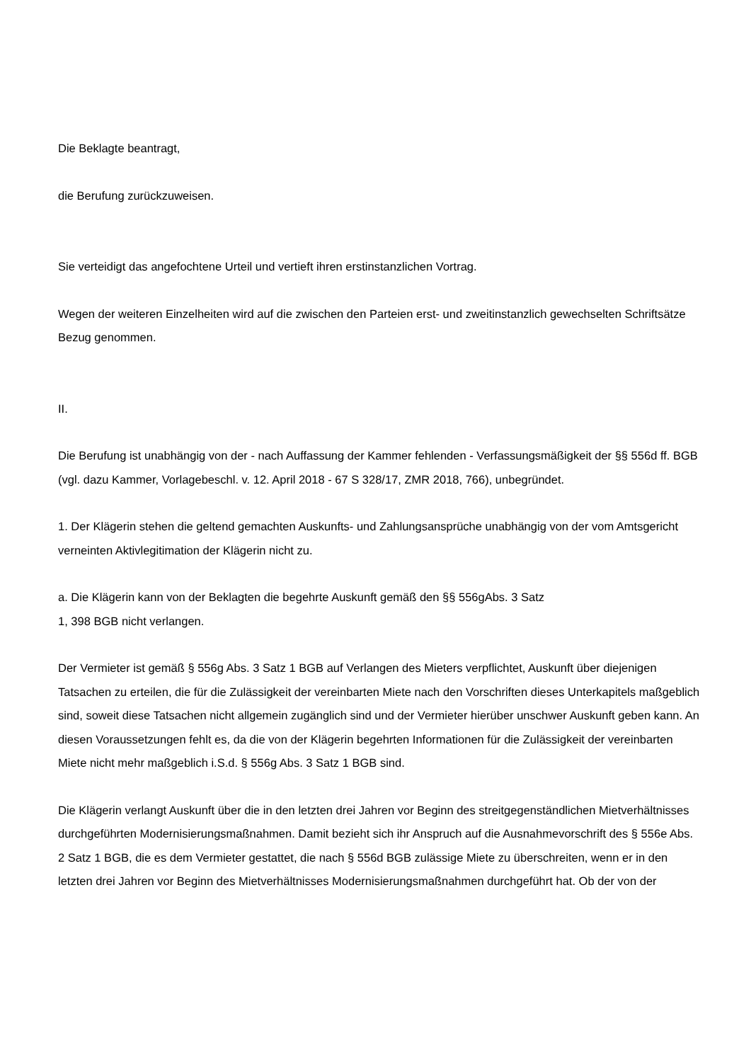Die Beklagte beantragt,
die Berufung zurückzuweisen.
Sie verteidigt das angefochtene Urteil und vertieft ihren erstinstanzlichen Vortrag.
Wegen der weiteren Einzelheiten wird auf die zwischen den Parteien erst- und zweitinstanzlich gewechselten Schriftsätze Bezug genommen.
II.
Die Berufung ist unabhängig von der - nach Auffassung der Kammer fehlenden - Verfassungsmäßigkeit der §§ 556d ff. BGB (vgl. dazu Kammer, Vorlagebeschl. v. 12. April 2018 - 67 S 328/17, ZMR 2018, 766), unbegründet.
1. Der Klägerin stehen die geltend gemachten Auskunfts- und Zahlungsansprüche unabhängig von der vom Amtsgericht verneinten Aktivlegitimation der Klägerin nicht zu.
a. Die Klägerin kann von der Beklagten die begehrte Auskunft gemäß den §§ 556gAbs. 3 Satz
1, 398 BGB nicht verlangen.
Der Vermieter ist gemäß § 556g Abs. 3 Satz 1 BGB auf Verlangen des Mieters verpflichtet, Auskunft über diejenigen Tatsachen zu erteilen, die für die Zulässigkeit der vereinbarten Miete nach den Vorschriften dieses Unterkapitels maßgeblich sind, soweit diese Tatsachen nicht allgemein zugänglich sind und der Vermieter hierüber unschwer Auskunft geben kann. An diesen Voraussetzungen fehlt es, da die von der Klägerin begehrten Informationen für die Zulässigkeit der vereinbarten Miete nicht mehr maßgeblich i.S.d. § 556g Abs. 3 Satz 1 BGB sind.
Die Klägerin verlangt Auskunft über die in den letzten drei Jahren vor Beginn des streitgegenständlichen Mietverhältnisses durchgeführten Modernisierungsmaßnahmen. Damit bezieht sich ihr Anspruch auf die Ausnahmevorschrift des § 556e Abs. 2 Satz 1 BGB, die es dem Vermieter gestattet, die nach § 556d BGB zulässige Miete zu überschreiten, wenn er in den letzten drei Jahren vor Beginn des Mietverhältnisses Modernisierungsmaßnahmen durchgeführt hat. Ob der von der